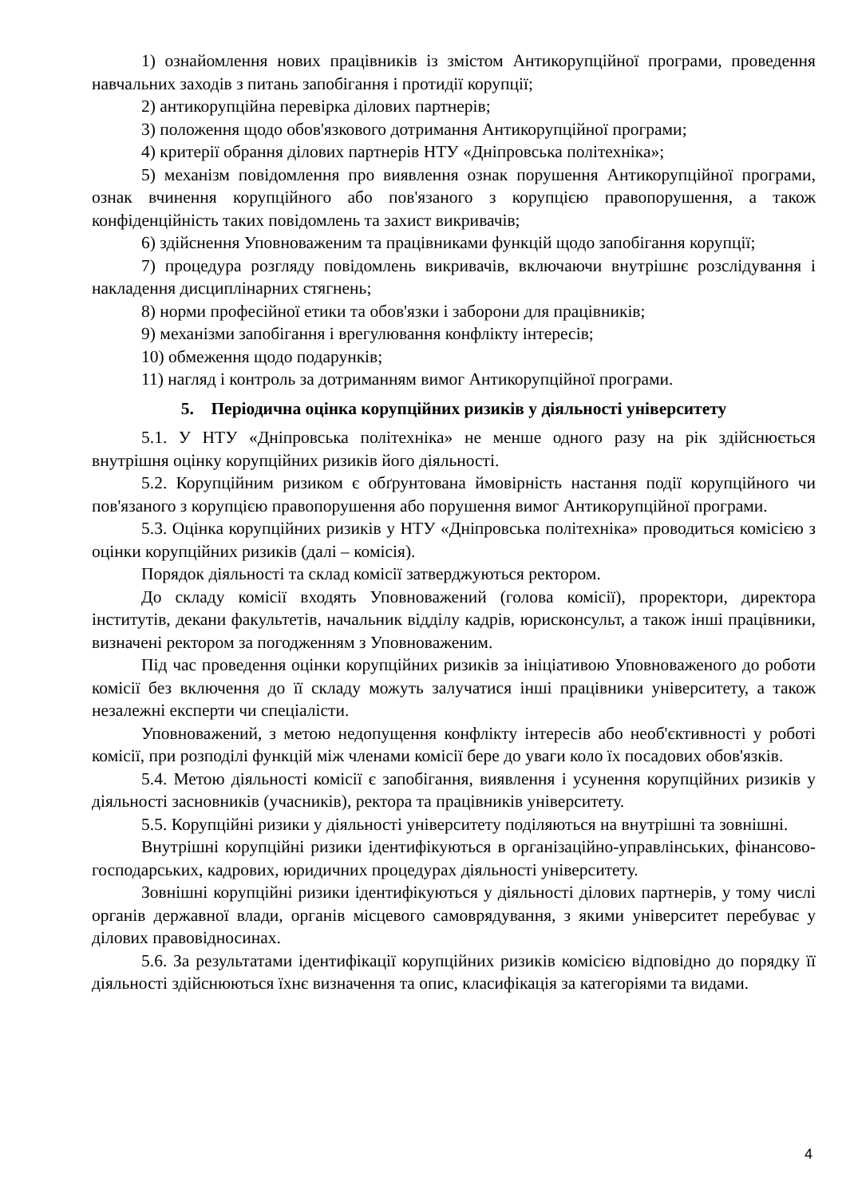1) ознайомлення нових працівників із змістом Антикорупційної програми, проведення навчальних заходів з питань запобігання і протидії корупції;
2) антикорупційна перевірка ділових партнерів;
3) положення щодо обов'язкового дотримання Антикорупційної програми;
4) критерії обрання ділових партнерів НТУ «Дніпровська політехніка»;
5) механізм повідомлення про виявлення ознак порушення Антикорупційної програми, ознак вчинення корупційного або пов'язаного з корупцією правопорушення, а також конфіденційність таких повідомлень та захист викривачів;
6) здійснення Уповноваженим та працівниками функцій щодо запобігання корупції;
7) процедура розгляду повідомлень викривачів, включаючи внутрішнє розслідування і накладення дисциплінарних стягнень;
8) норми професійної етики та обов'язки і заборони для працівників;
9) механізми запобігання і врегулювання конфлікту інтересів;
10) обмеження щодо подарунків;
11) нагляд і контроль за дотриманням вимог Антикорупційної програми.
5. Періодична оцінка корупційних ризиків у діяльності університету
5.1. У НТУ «Дніпровська політехніка» не менше одного разу на рік здійснюється внутрішня оцінку корупційних ризиків його діяльності.
5.2. Корупційним ризиком є обґрунтована ймовірність настання події корупційного чи пов'язаного з корупцією правопорушення або порушення вимог Антикорупційної програми.
5.3. Оцінка корупційних ризиків у НТУ «Дніпровська політехніка» проводиться комісією з оцінки корупційних ризиків (далі – комісія).
Порядок діяльності та склад комісії затверджуються ректором.
До складу комісії входять Уповноважений (голова комісії), проректори, директора інститутів, декани факультетів, начальник відділу кадрів, юрисконсульт, а також інші працівники, визначені ректором за погодженням з Уповноваженим.
Під час проведення оцінки корупційних ризиків за ініціативою Уповноваженого до роботи комісії без включення до її складу можуть залучатися інші працівники університету, а також незалежні експерти чи спеціалісти.
Уповноважений, з метою недопущення конфлікту інтересів або необ'єктивності у роботі комісії, при розподілі функцій між членами комісії бере до уваги коло їх посадових обов'язків.
5.4. Метою діяльності комісії є запобігання, виявлення і усунення корупційних ризиків у діяльності засновників (учасників), ректора та працівників університету.
5.5. Корупційні ризики у діяльності університету поділяються на внутрішні та зовнішні.
Внутрішні корупційні ризики ідентифікуються в організаційно-управлінських, фінансово-господарських, кадрових, юридичних процедурах діяльності університету.
Зовнішні корупційні ризики ідентифікуються у діяльності ділових партнерів, у тому числі органів державної влади, органів місцевого самоврядування, з якими університет перебуває у ділових правовідносинах.
5.6. За результатами ідентифікації корупційних ризиків комісією відповідно до порядку її діяльності здійснюються їхнє визначення та опис, класифікація за категоріями та видами.
4